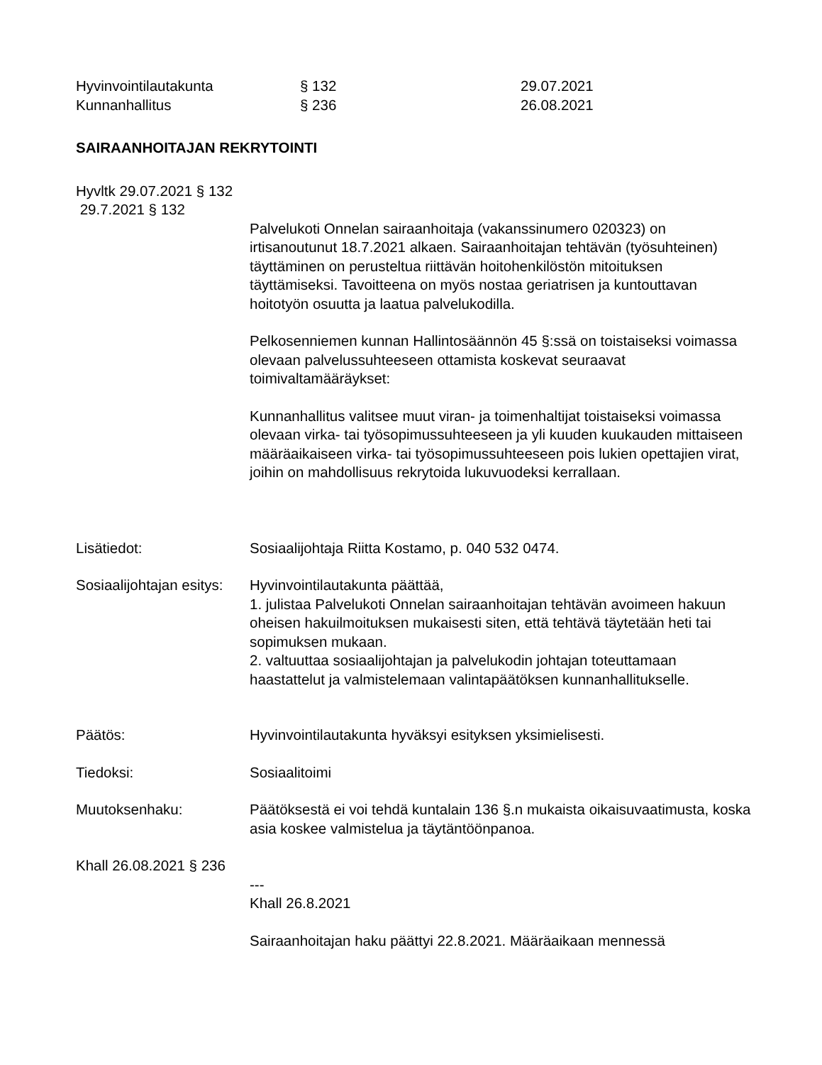Hyvinvointilautakunta
§ 132
29.07.2021
Kunnanhallitus
§ 236
26.08.2021
SAIRAANHOITAJAN REKRYTOINTI
Hyvltk 29.07.2021 § 132
29.7.2021 § 132
Palvelukoti Onnelan sairaanhoitaja (vakanssinumero 020323) on irtisanoutunut 18.7.2021 alkaen. Sairaanhoitajan tehtävän (työsuhteinen) täyttäminen on perusteltua riittävän hoitohenkilöstön mitoituksen täyttämiseksi. Tavoitteena on myös nostaa geriatrisen ja kuntouttavan hoitotyön osuutta ja laatua palvelukodilla.
Pelkosenniemen kunnan Hallintosäännön 45 §:ssä on toistaiseksi voimassa olevaan palvelussuhteeseen ottamista koskevat seuraavat toimivaltamääräykset:
Kunnanhallitus valitsee muut viran- ja toimenhaltijat toistaiseksi voimassa olevaan virka- tai työsopimussuhteeseen ja yli kuuden kuukauden mittaiseen määräaikaiseen virka- tai työsopimussuhteeseen pois lukien opettajien virat, joihin on mahdollisuus rekrytoida lukuvuodeksi kerrallaan.
Lisätiedot: Sosiaalijohtaja Riitta Kostamo, p. 040 532 0474.
Sosiaalijohtajan esitys:
Hyvinvointilautakunta päättää,
1. julistaa Palvelukoti Onnelan sairaanhoitajan tehtävän avoimeen hakuun oheisen hakuilmoituksen mukaisesti siten, että tehtävä täytetään heti tai sopimuksen mukaan.
2. valtuuttaa sosiaalijohtajan ja palvelukodin johtajan toteuttamaan haastattelut ja valmistelemaan valintapäätöksen kunnanhallitukselle.
Päätös: Hyvinvointilautakunta hyväksyi esityksen yksimielisesti.
Tiedoksi: Sosiaalitoimi
Muutoksenhaku: Päätöksestä ei voi tehdä kuntalain 136 §.n mukaista oikaisuvaatimusta, koska asia koskee valmistelua ja täytäntöönpanoa.
Khall 26.08.2021 § 236
---
Khall 26.8.2021
Sairaanhoitajan haku päättyi 22.8.2021. Määräaikaan mennessä